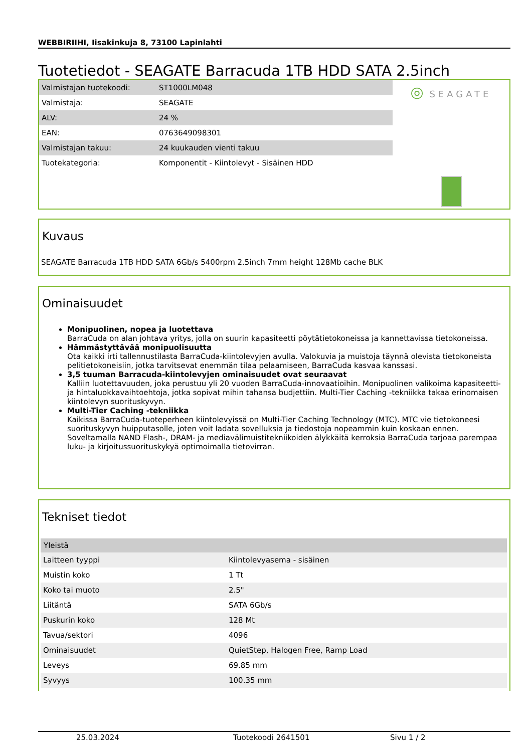WEBBIRIIHI, Iisakinkuja 8, 73100 Lapinlahti
Tuotetiedot - SEAGATE Barracuda 1TB HDD SATA 2.5inch
| Valmistajan tuotekoodi: | ST1000LM048 |
| Valmistaja: | SEAGATE |
| ALV: | 24 % |
| EAN: | 0763649098301 |
| Valmistajan takuu: | 24 kuukauden vienti takuu |
| Tuotekategoria: | Komponentit - Kiintolevyt - Sisäinen HDD |
◎ SEAGATE
Kuvaus
SEAGATE Barracuda 1TB HDD SATA 6Gb/s 5400rpm 2.5inch 7mm height 128Mb cache BLK
Ominaisuudet
Monipuolinen, nopea ja luotettava
BarraCuda on alan johtava yritys, jolla on suurin kapasiteetti pöytätietokoneissa ja kannettavissa tietokoneissa.
Hämmästyttävää monipuolisuutta
Ota kaikki irti tallennustilasta BarraCuda-kiintolevyjen avulla. Valokuvia ja muistoja täynnä olevista tietokoneista pelitietokoneisiin, jotka tarvitsevat enemmän tilaa pelaamiseen, BarraCuda kasvaa kanssasi.
3,5 tuuman Barracuda-kiintolevyjen ominaisuudet ovat seuraavat
Kalliin luotettavuuden, joka perustuu yli 20 vuoden BarraCuda-innovaatioihin. Monipuolinen valikoima kapasiteetti- ja hintaluokkavaihtoehtoja, jotka sopivat mihin tahansa budjettiin. Multi-Tier Caching -tekniikka takaa erinomaisen kiintolevyn suorituskyvyn.
Multi-Tier Caching -tekniikka
Kaikissa BarraCuda-tuoteperheen kiintolevyissä on Multi-Tier Caching Technology (MTC). MTC vie tietokoneesi suorituskyvyn huipputasolle, joten voit ladata sovelluksia ja tiedostoja nopeammin kuin koskaan ennen. Soveltamalla NAND Flash-, DRAM- ja mediavälimuistitekniikoiden älykkäitä kerroksia BarraCuda tarjoaa parempaa luku- ja kirjoitussuorituskykyä optimoimalla tietovirran.
Tekniset tiedot
| Yleistä | |
| --- | --- |
| Laitteen tyyppi | Kiintolevyasema - sisäinen |
| Muistin koko | 1 Tt |
| Koko tai muoto | 2.5" |
| Liitäntä | SATA 6Gb/s |
| Puskurin koko | 128 Mt |
| Tavua/sektori | 4096 |
| Ominaisuudet | QuietStep, Halogen Free, Ramp Load |
| Leveys | 69.85 mm |
| Syvyys | 100.35 mm |
25.03.2024 Tuotekoodi 2641501 Sivu 1 / 2